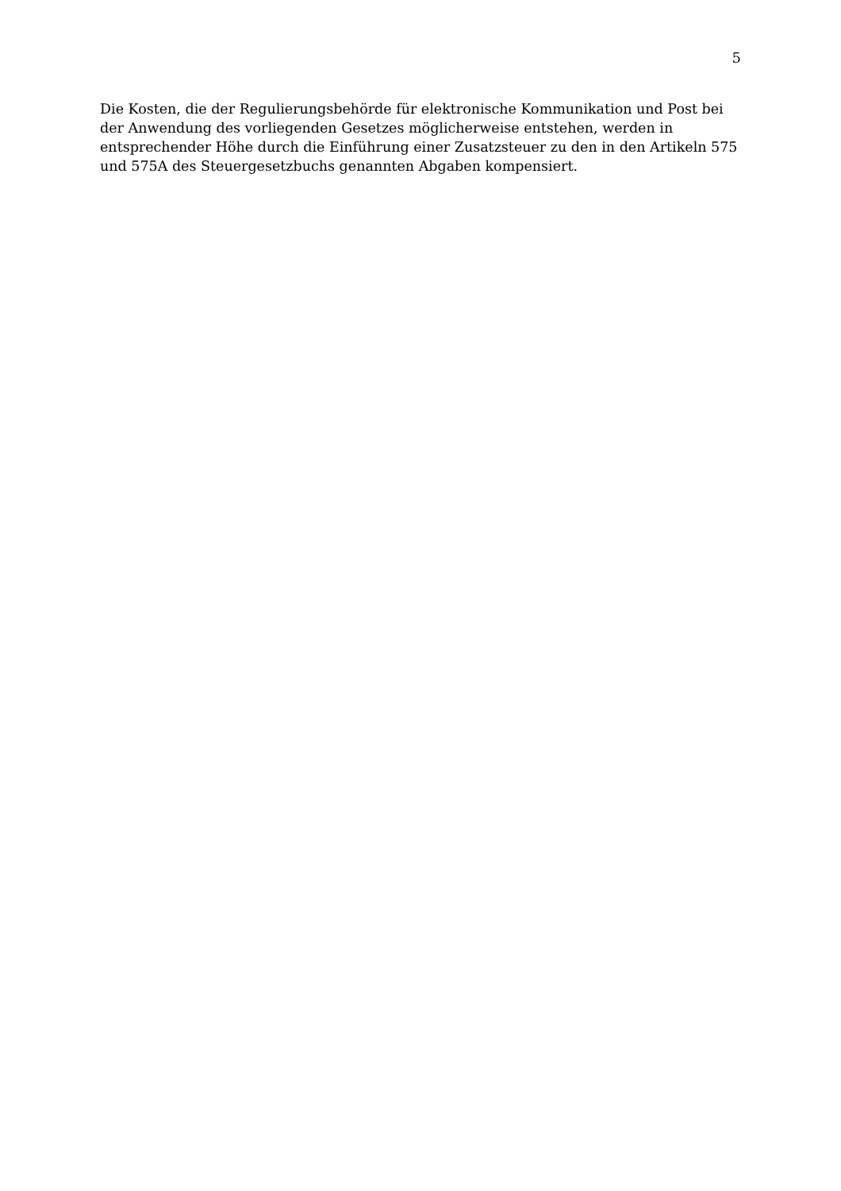5
Die Kosten, die der Regulierungsbehörde für elektronische Kommunikation und Post bei der Anwendung des vorliegenden Gesetzes möglicherweise entstehen, werden in entsprechender Höhe durch die Einführung einer Zusatzsteuer zu den in den Artikeln 575 und 575A des Steuergesetzbuchs genannten Abgaben kompensiert.